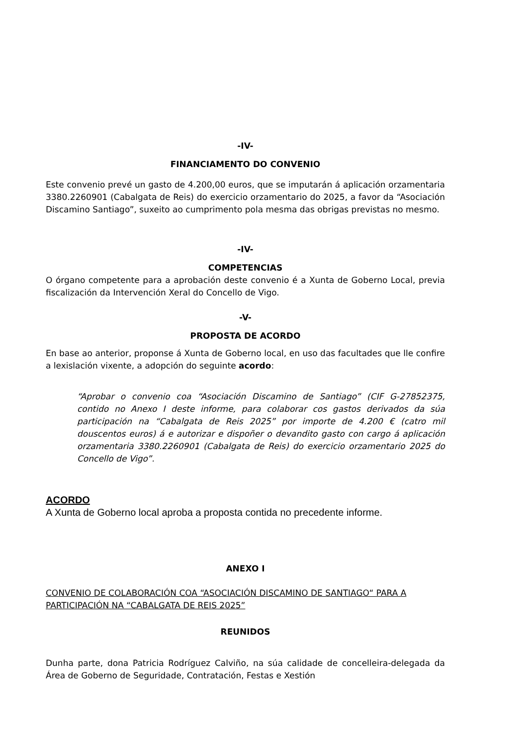-IV-
FINANCIAMENTO DO CONVENIO
Este convenio prevé un gasto de 4.200,00 euros, que se imputarán á aplicación orzamentaria 3380.2260901 (Cabalgata de Reis) do exercicio orzamentario do 2025, a favor da “Asociación Discamino Santiago”, suxeito ao cumprimento pola mesma das obrigas previstas no mesmo.
-IV-
COMPETENCIAS
O órgano competente para a aprobación deste convenio é a Xunta de Goberno Local, previa fiscalización da Intervención Xeral do Concello de Vigo.
-V-
PROPOSTA DE ACORDO
En base ao anterior, proponse á Xunta de Goberno local, en uso das facultades que lle confire a lexislación vixente, a adopción do seguinte acordo:
“Aprobar o convenio coa “Asociación Discamino de Santiago” (CIF G-27852375, contido no Anexo I deste informe, para colaborar cos gastos derivados da súa participación na “Cabalgata de Reis 2025” por importe de 4.200 € (catro mil douscentos euros) á e autorizar e dispoñer o devandito gasto con cargo á aplicación orzamentaria 3380.2260901 (Cabalgata de Reis) do exercicio orzamentario 2025 do Concello de Vigo”.
ACORDO
A Xunta de Goberno local aproba a proposta contida no precedente informe.
ANEXO I
CONVENIO DE COLABORACIÓN COA “ASOCIACIÓN DISCAMINO DE SANTIAGO“ PARA A PARTICIPACIÓN NA “CABALGATA DE REIS 2025”
REUNIDOS
Dunha parte, dona Patricia Rodríguez Calviño, na súa calidade de concelleira-delegada da Área de Goberno de Seguridade, Contratación, Festas e Xestión